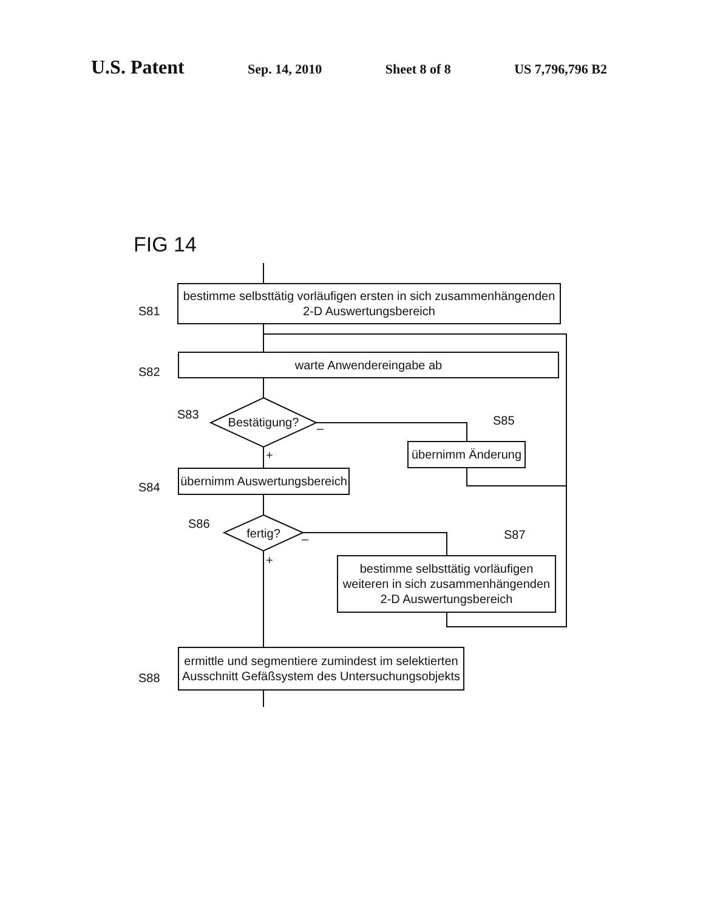U.S. Patent Sep. 14, 2010 Sheet 8 of 8 US 7,796,796 B2
FIG 14
bestimme selbsttätig vorläufigen ersten in sich zusammenhängenden
2-D Auswertungsbereich
S81
warte Anwendereingabe ab
S82
S83
Bestätigung? –
S85
übernimm Änderung
+
übernimm Auswertungsbereich
S84
S86
fertig? – S87
+
bestimme selbsttätig vorläufigen
weiteren in sich zusammenhängenden
2-D Auswertungsbereich
ermittle und segmentiere zumindest im selektierten
Ausschnitt Gefäßsystem des Untersuchungsobjekts
S88